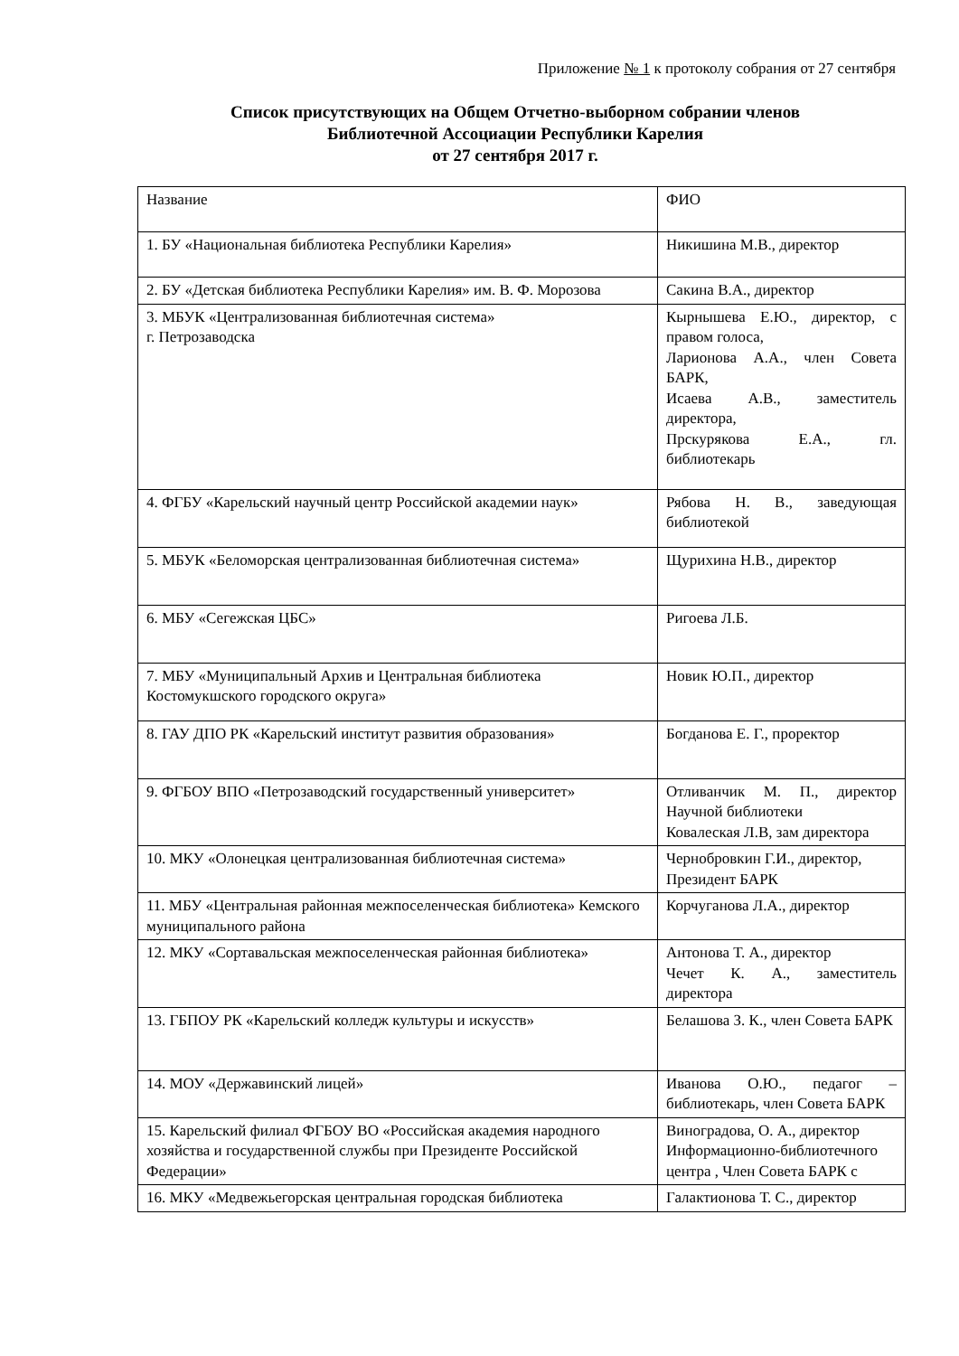Приложение № 1 к протоколу собрания от 27 сентября
Список присутствующих на Общем Отчетно-выборном собрании членов
Библиотечной Ассоциации Республики Карелия
от 27 сентября 2017 г.
| Название | ФИО |
| 1. БУ «Национальная библиотека Республики Карелия» | Никишина М.В., директор |
| 2. БУ «Детская библиотека Республики Карелия» им. В. Ф. Морозова | Сакина В.А., директор |
| 3. МБУК «Централизованная библиотечная система» г. Петрозаводска | Кырнышева Е.Ю., директор, с правом голоса, Ларионова А.А., член Совета БАРК, Исаева А.В., заместитель директора, Прскурякова Е.А., гл. библиотекарь |
| 4. ФГБУ «Карельский научный центр Российской академии наук» | Рябова Н. В., заведующая библиотекой |
| 5. МБУК «Беломорская централизованная библиотечная система» | Щурихина Н.В., директор |
| 6. МБУ «Сегежская ЦБС» | Ригоева Л.Б. |
| 7. МБУ «Муниципальный Архив и Центральная библиотека Костомукшского городского округа» | Новик Ю.П., директор |
| 8. ГАУ ДПО РК «Карельский институт развития образования» | Богданова Е. Г., проректор |
| 9. ФГБОУ ВПО «Петрозаводский государственный университет» | Отливанчик М. П., директор Научной библиотеки Ковалеская Л.В, зам директора |
| 10. МКУ «Олонецкая централизованная библиотечная система» | Чернобровкин Г.И., директор, Президент БАРК |
| 11. МБУ «Центральная районная межпоселенческая библиотека» Кемского муниципального района | Корчуганова Л.А., директор |
| 12. МКУ «Сортавальская межпоселенческая районная библиотека» | Антонова Т. А., директор Чечет К. А., заместитель директора |
| 13. ГБПОУ РК «Карельский колледж культуры и искусств» | Белашова З. К., член Совета БАРК |
| 14. МОУ «Державинский лицей» | Иванова О.Ю., педагог – библиотекарь, член Совета БАРК |
| 15. Карельский филиал ФГБОУ ВО «Российская академия народного хозяйства и государственной службы при Президенте Российской Федерации» | Виноградова, О. А., директор Информационно-библиотечного центра , Член Совета БАРК с |
| 16. МКУ «Медвежьегорская центральная городская библиотека | Галактионова Т. С., директор |